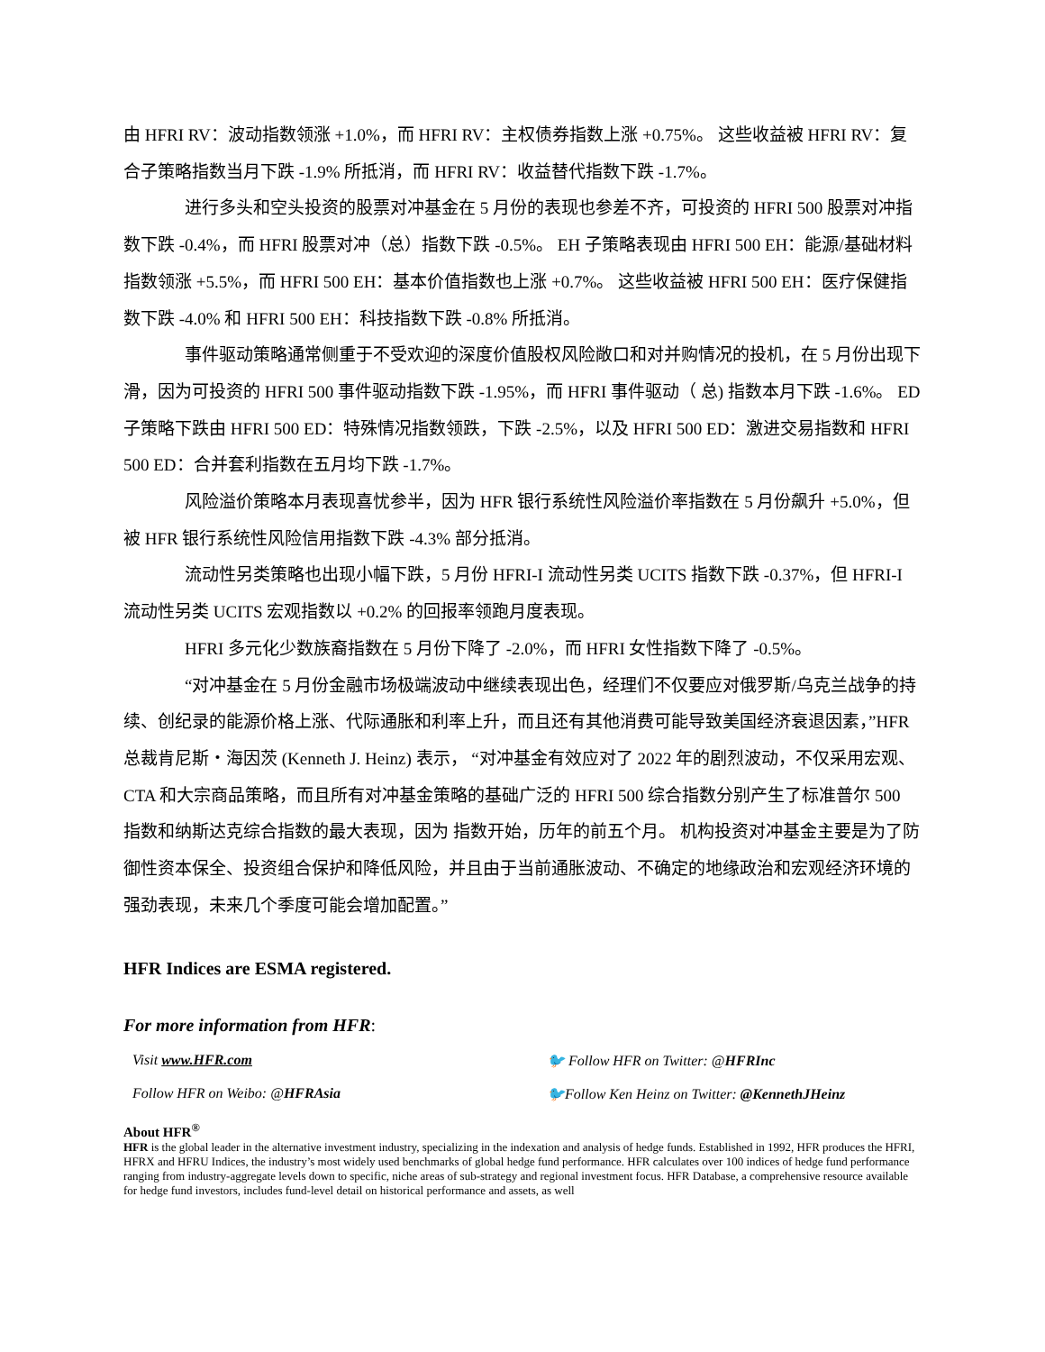由 HFRI RV：波动指数领涨 +1.0%，而 HFRI RV：主权债券指数上涨 +0.75%。 这些收益被 HFRI RV：复合子策略指数当月下跌 -1.9% 所抵消，而 HFRI RV：收益替代指数下跌 -1.7%。
进行多头和空头投资的股票对冲基金在 5 月份的表现也参差不齐，可投资的 HFRI 500 股票对冲指数下跌 -0.4%，而 HFRI 股票对冲（总）指数下跌 -0.5%。 EH 子策略表现由 HFRI 500 EH：能源/基础材料指数领涨 +5.5%，而 HFRI 500 EH：基本价值指数也上涨 +0.7%。 这些收益被 HFRI 500 EH：医疗保健指数下跌 -4.0% 和 HFRI 500 EH：科技指数下跌 -0.8% 所抵消。
事件驱动策略通常侧重于不受欢迎的深度价值股权风险敞口和对并购情况的投机，在 5 月份出现下滑，因为可投资的 HFRI 500 事件驱动指数下跌 -1.95%，而 HFRI 事件驱动（ 总) 指数本月下跌 -1.6%。 ED 子策略下跌由 HFRI 500 ED：特殊情况指数领跌，下跌 -2.5%，以及 HFRI 500 ED：激进交易指数和 HFRI 500 ED：合并套利指数在五月均下跌 -1.7%。
风险溢价策略本月表现喜忧参半，因为 HFR 银行系统性风险溢价率指数在 5 月份飙升 +5.0%，但被 HFR 银行系统性风险信用指数下跌 -4.3% 部分抵消。
流动性另类策略也出现小幅下跌，5 月份 HFRI-I 流动性另类 UCITS 指数下跌 -0.37%，但 HFRI-I 流动性另类 UCITS 宏观指数以 +0.2% 的回报率领跑月度表现。
HFRI 多元化少数族裔指数在 5 月份下降了 -2.0%，而 HFRI 女性指数下降了 -0.5%。
“对冲基金在 5 月份金融市场极端波动中继续表现出色，经理们不仅要应对俄罗斯/乌克兰战争的持续、创纪录的能源价格上涨、代际通胀和利率上升，而且还有其他消费可能导致美国经济衰退因素，”HFR 总裁肯尼斯・海因茨 (Kenneth J. Heinz) 表示， “对冲基金有效应对了 2022 年的剧烈波动，不仅采用宏观、CTA 和大宗商品策略，而且所有对冲基金策略的基础广泛的 HFRI 500 综合指数分别产生了标准普尔 500 指数和纳斯达克综合指数的最大表现，因为 指数开始，历年的前五个月。 机构投资对冲基金主要是为了防御性资本保全、投资组合保护和降低风险，并且由于当前通胀波动、不确定的地缘政治和宏观经济环境的强劲表现，未来几个季度可能会增加配置。”
HFR Indices are ESMA registered.
For more information from HFR:
Visit www.HFR.com
🐦 Follow HFR on Twitter: @HFRInc
Follow HFR on Weibo: @HFRAsia
🐦Follow Ken Heinz on Twitter: @KennethJHeinz
About HFR<sup>®</sup>
HFR is the global leader in the alternative investment industry, specializing in the indexation and analysis of hedge funds. Established in 1992, HFR produces the HFRI, HFRX and HFRU Indices, the industry’s most widely used benchmarks of global hedge fund performance. HFR calculates over 100 indices of hedge fund performance ranging from industry-aggregate levels down to specific, niche areas of sub-strategy and regional investment focus. HFR Database, a comprehensive resource available for hedge fund investors, includes fund-level detail on historical performance and assets, as well